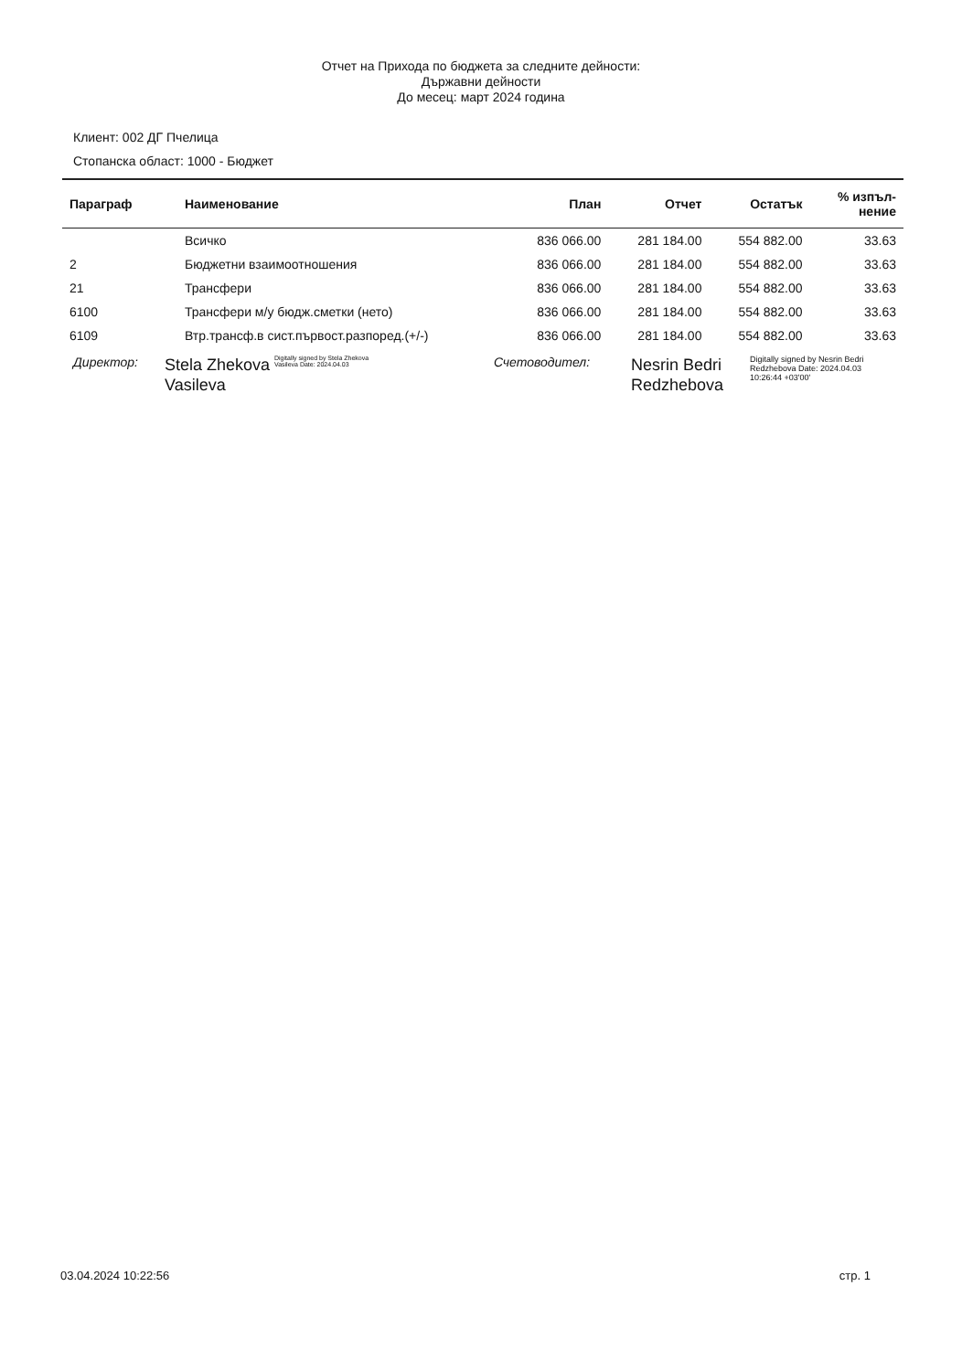Отчет на Прихода по бюджета за следните дейности:
Държавни дейности
До месец: март 2024 година
Клиент: 002 ДГ Пчелица
Стопанска област: 1000 - Бюджет
| Параграф | Наименование | План | Отчет | Остатък | % изпъл- нение |
| --- | --- | --- | --- | --- | --- |
| | Всичко | 836 066.00 | 281 184.00 | 554 882.00 | 33.63 |
| 2 | Бюджетни взаимоотношения | 836 066.00 | 281 184.00 | 554 882.00 | 33.63 |
| 21 | Трансфери | 836 066.00 | 281 184.00 | 554 882.00 | 33.63 |
| 6100 | Трансфери м/у бюдж.сметки (нето) | 836 066.00 | 281 184.00 | 554 882.00 | 33.63 |
| 6109 | Втр.трансф.в сист.първост.разпоред.(+/-) | 836 066.00 | 281 184.00 | 554 882.00 | 33.63 |
Директор:
Stela Zhekova Vasileva
Digitally signed by Stela Zhekova Vasileva Date: 2024.04.03
Счетоводител:
Nesrin Bedri Redzhebova
Digitally signed by Nesrin Bedri Redzhebova Date: 2024.04.03 10:26:44 +03'00'
03.04.2024 10:22:56 стр. 1